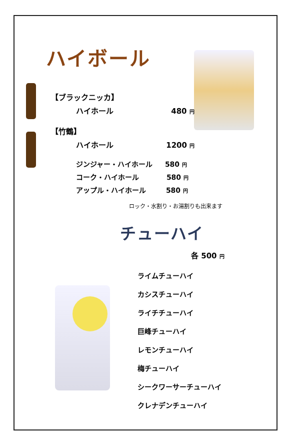ハイボール
【ブラックニッカ】
ハイホール 480 円
【竹鶴】
ハイホール 1200 円
ジンジャー・ハイホール 580 円
コーク・ハイホール 580 円
アップル・ハイホール 580 円
ロック・水割り・お湯割りも出来ます
チューハイ
各 500 円
ライムチューハイ
カシスチューハイ
ライチチューハイ
巨峰チューハイ
レモンチューハイ
梅チューハイ
シークワーサーチューハイ
クレナデンチューハイ